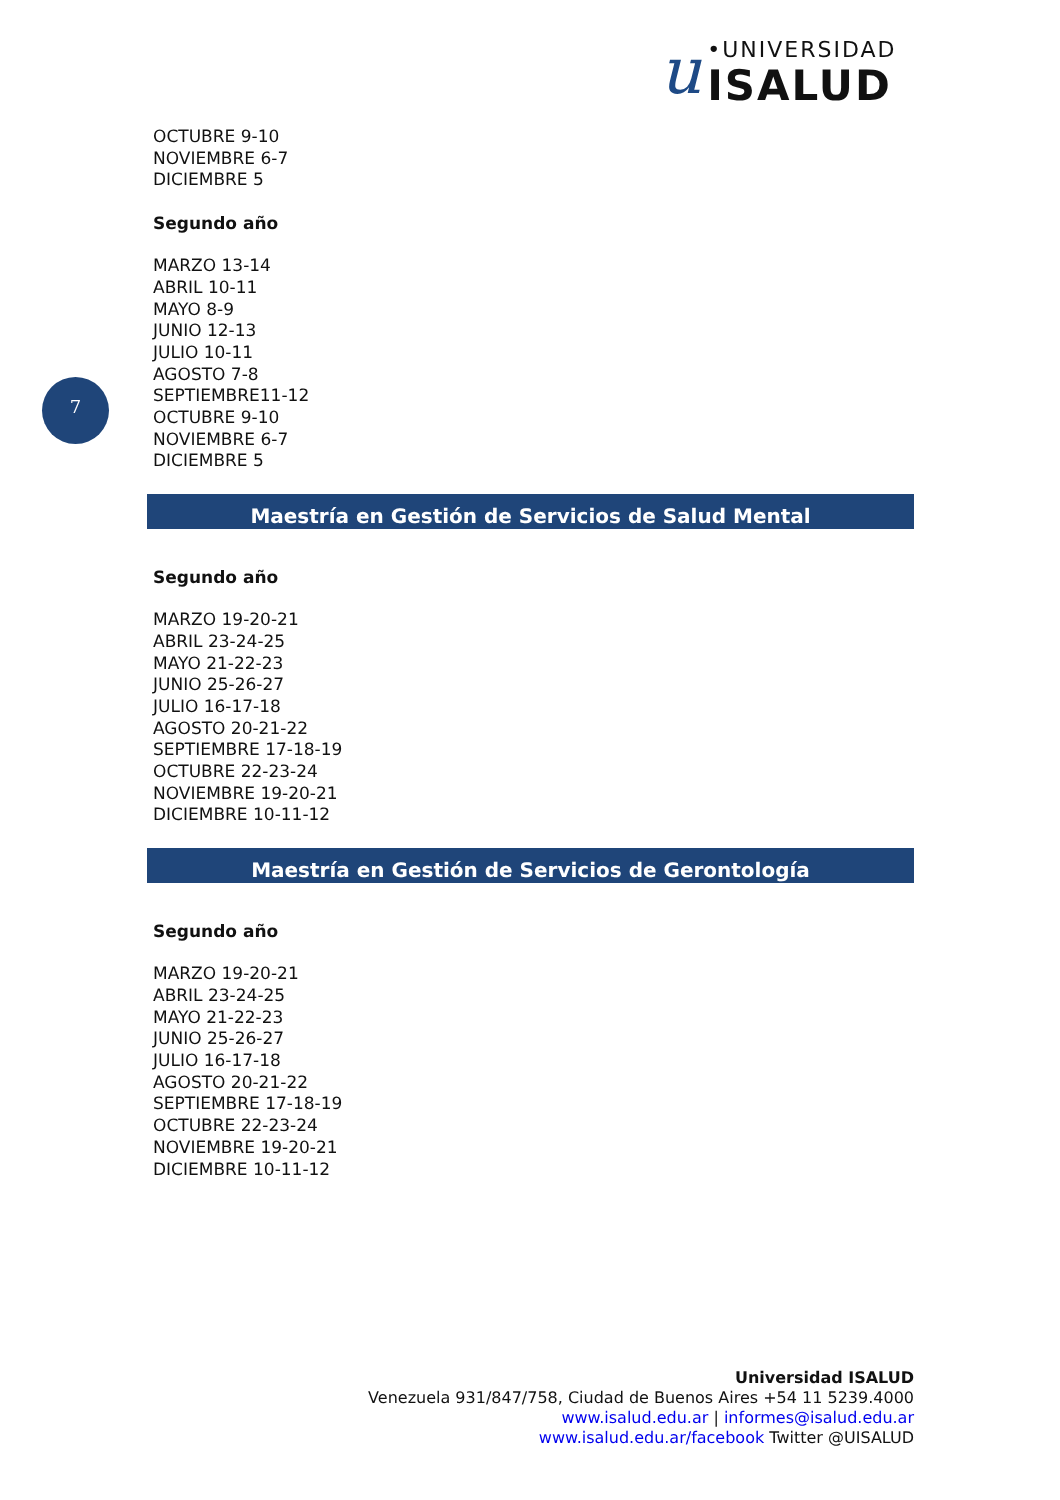u
•UNIVERSIDAD
ISALUD
7
OCTUBRE 9-10
NOVIEMBRE 6-7
DICIEMBRE 5
Segundo año
MARZO 13-14
ABRIL 10-11
MAYO 8-9
JUNIO 12-13
JULIO 10-11
AGOSTO 7-8
SEPTIEMBRE11-12
OCTUBRE 9-10
NOVIEMBRE 6-7
DICIEMBRE 5
Maestría en Gestión de Servicios de Salud Mental
Segundo año
MARZO 19-20-21
ABRIL 23-24-25
MAYO 21-22-23
JUNIO 25-26-27
JULIO 16-17-18
AGOSTO 20-21-22
SEPTIEMBRE 17-18-19
OCTUBRE 22-23-24
NOVIEMBRE 19-20-21
DICIEMBRE 10-11-12
Maestría en Gestión de Servicios de Gerontología
Segundo año
MARZO 19-20-21
ABRIL 23-24-25
MAYO 21-22-23
JUNIO 25-26-27
JULIO 16-17-18
AGOSTO 20-21-22
SEPTIEMBRE 17-18-19
OCTUBRE 22-23-24
NOVIEMBRE 19-20-21
DICIEMBRE 10-11-12
Universidad ISALUD
Venezuela 931/847/758, Ciudad de Buenos Aires +54 11 5239.4000
www.isalud.edu.ar | informes@isalud.edu.ar
www.isalud.edu.ar/facebook Twitter @UISALUD